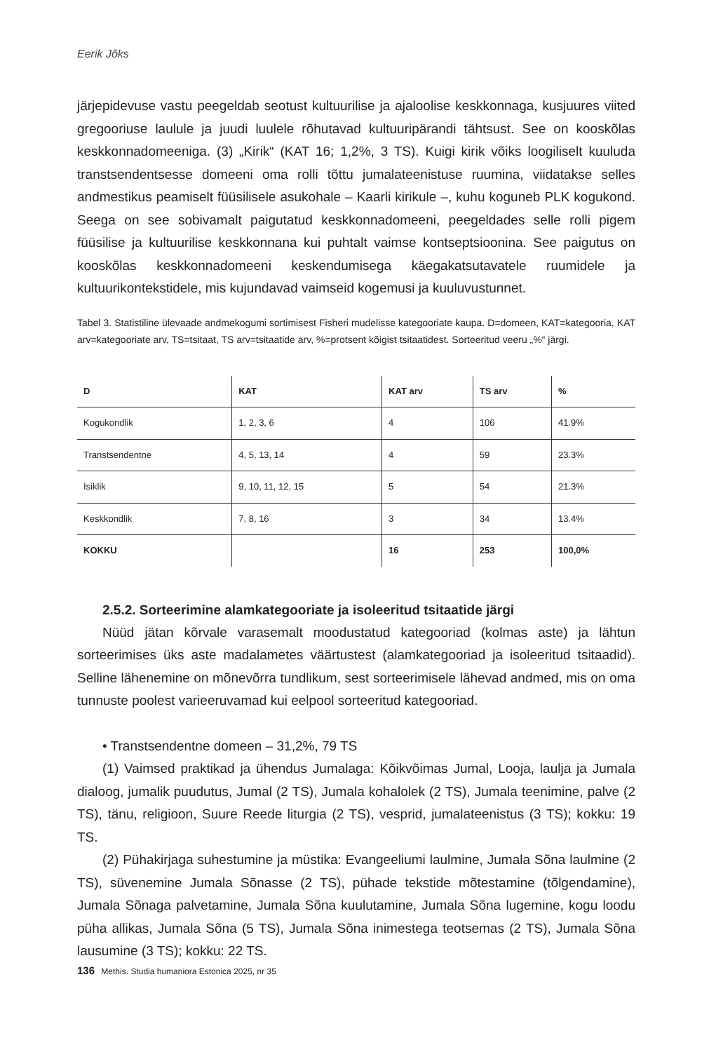Eerik Jõks
järjepidevuse vastu peegeldab seotust kultuurilise ja ajaloolise keskkonnaga, kusjuures viited gregooriuse laulule ja juudi luulele rõhutavad kultuuripärandi tähtsust. See on kooskõlas keskkonnadomeeniga. (3) „Kirik“ (KAT 16; 1,2%, 3 TS). Kuigi kirik võiks loogiliselt kuuluda transtsendentsesse domeeni oma rolli tõttu jumalateenistuse ruumina, viidatakse selles andmestikus peamiselt füüsilisele asukohale – Kaarli kirikule –, kuhu koguneb PLK kogukond. Seega on see sobivamalt paigutatud keskkonnadomeeni, peegeldades selle rolli pigem füüsilise ja kultuurilise keskkonnana kui puhtalt vaimse kontseptsioonina. See paigutus on kooskõlas keskkonnadomeeni keskendumisega käegakatsutavatele ruumidele ja kultuurikontekstidele, mis kujundavad vaimseid kogemusi ja kuuluvustunnet.
Tabel 3. Statistiline ülevaade andmekogumi sortimisest Fisheri mudelisse kategooriate kaupa. D=domeen, KAT=kategooria, KAT arv=kategooriate arv, TS=tsitaat, TS arv=tsitaatide arv, %=protsent kõigist tsitaatidest. Sorteeritud veeru „%“ järgi.
| D | KAT | KAT arv | TS arv | % |
| --- | --- | --- | --- | --- |
| Kogukondlik | 1, 2, 3, 6 | 4 | 106 | 41.9% |
| Transtsendentne | 4, 5, 13, 14 | 4 | 59 | 23.3% |
| Isiklik | 9, 10, 11, 12, 15 | 5 | 54 | 21.3% |
| Keskkondlik | 7, 8, 16 | 3 | 34 | 13.4% |
| KOKKU | | 16 | 253 | 100,0% |
2.5.2. Sorteerimine alamkategooriate ja isoleeritud tsitaatide järgi
Nüüd jätan kõrvale varasemalt moodustatud kategooriad (kolmas aste) ja lähtun sorteerimises üks aste madalametes väärtustest (alamkategooriad ja isoleeritud tsitaadid). Selline lähenemine on mõnevõrra tundlikum, sest sorteerimisele lähevad andmed, mis on oma tunnuste poolest varieeruvamad kui eelpool sorteeritud kategooriad.
• Transtsendentne domeen – 31,2%, 79 TS
(1) Vaimsed praktikad ja ühendus Jumalaga: Kõikvõimas Jumal, Looja, laulja ja Jumala dialoog, jumalik puudutus, Jumal (2 TS), Jumala kohalolek (2 TS), Jumala teenimine, palve (2 TS), tänu, religioon, Suure Reede liturgia (2 TS), vesprid, jumalateenistus (3 TS); kokku: 19 TS.
(2) Pühakirjaga suhestumine ja müstika: Evangeeliumi laulmine, Jumala Sõna laulmine (2 TS), süvenemine Jumala Sõnasse (2 TS), pühade tekstide mõtestamine (tõlgendamine), Jumala Sõnaga palvetamine, Jumala Sõna kuulutamine, Jumala Sõna lugemine, kogu loodu püha allikas, Jumala Sõna (5 TS), Jumala Sõna inimestega teotsemas (2 TS), Jumala Sõna lausumine (3 TS); kokku: 22 TS.
136 Methis. Studia humaniora Estonica 2025, nr 35